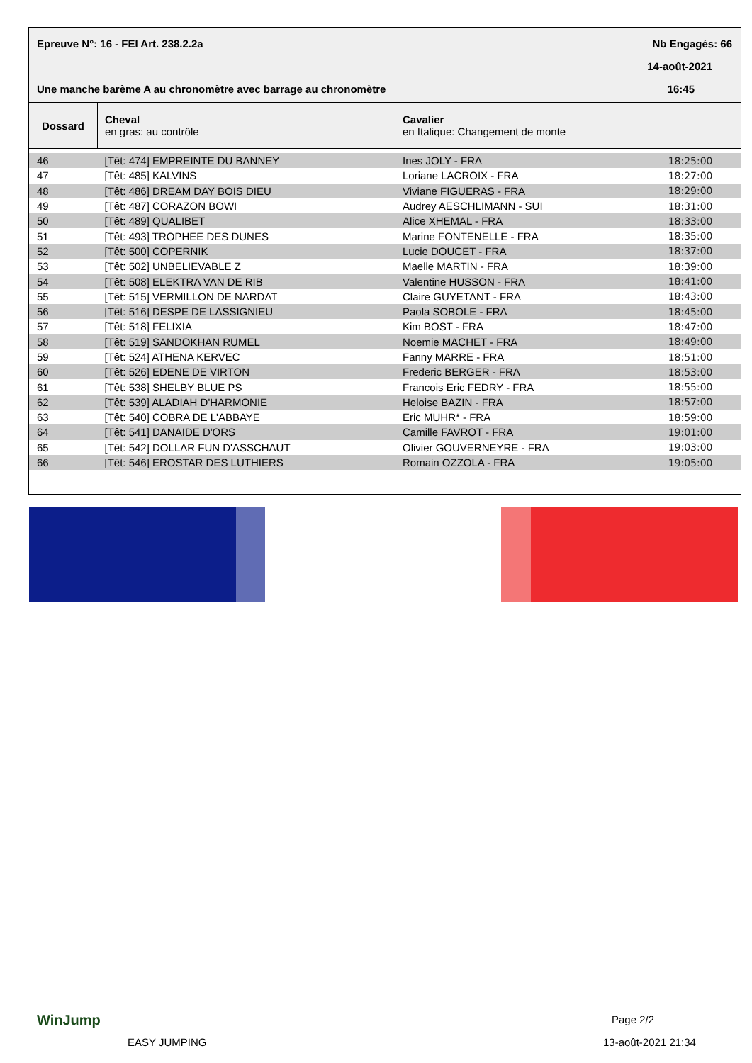Epreuve N°: 16 - FEI Art. 238.2.2a
Nb Engagés: 66
14-août-2021
Une manche barème A au chronomètre avec barrage au chronomètre
16:45
| Dossard | Cheval en gras: au contrôle | Cavalier en Italique: Changement de monte | |
| --- | --- | --- | --- |
| 46 | [Têt: 474] EMPREINTE DU BANNEY | Ines JOLY - FRA | 18:25:00 |
| 47 | [Têt: 485] KALVINS | Loriane LACROIX - FRA | 18:27:00 |
| 48 | [Têt: 486] DREAM DAY BOIS DIEU | Viviane FIGUERAS - FRA | 18:29:00 |
| 49 | [Têt: 487] CORAZON BOWI | Audrey AESCHLIMANN - SUI | 18:31:00 |
| 50 | [Têt: 489] QUALIBET | Alice XHEMAL - FRA | 18:33:00 |
| 51 | [Têt: 493] TROPHEE DES DUNES | Marine FONTENELLE - FRA | 18:35:00 |
| 52 | [Têt: 500] COPERNIK | Lucie DOUCET - FRA | 18:37:00 |
| 53 | [Têt: 502] UNBELIEVABLE Z | Maelle MARTIN - FRA | 18:39:00 |
| 54 | [Têt: 508] ELEKTRA VAN DE RIB | Valentine HUSSON - FRA | 18:41:00 |
| 55 | [Têt: 515] VERMILLON DE NARDAT | Claire GUYETANT - FRA | 18:43:00 |
| 56 | [Têt: 516] DESPE DE LASSIGNIEU | Paola SOBOLE - FRA | 18:45:00 |
| 57 | [Têt: 518] FELIXIA | Kim BOST - FRA | 18:47:00 |
| 58 | [Têt: 519] SANDOKHAN RUMEL | Noemie MACHET - FRA | 18:49:00 |
| 59 | [Têt: 524] ATHENA KERVEC | Fanny MARRE - FRA | 18:51:00 |
| 60 | [Têt: 526] EDENE DE VIRTON | Frederic BERGER - FRA | 18:53:00 |
| 61 | [Têt: 538] SHELBY BLUE PS | Francois Eric FEDRY - FRA | 18:55:00 |
| 62 | [Têt: 539] ALADIAH D'HARMONIE | Heloise BAZIN - FRA | 18:57:00 |
| 63 | [Têt: 540] COBRA DE L'ABBAYE | Eric MUHR* - FRA | 18:59:00 |
| 64 | [Têt: 541] DANAIDE D'ORS | Camille FAVROT - FRA | 19:01:00 |
| 65 | [Têt: 542] DOLLAR FUN D'ASSCHAUT | Olivier GOUVERNEYRE - FRA | 19:03:00 |
| 66 | [Têt: 546] EROSTAR DES LUTHIERS | Romain OZZOLA - FRA | 19:05:00 |
WinJump
EASY JUMPING
Page 2/2
13-août-2021 21:34